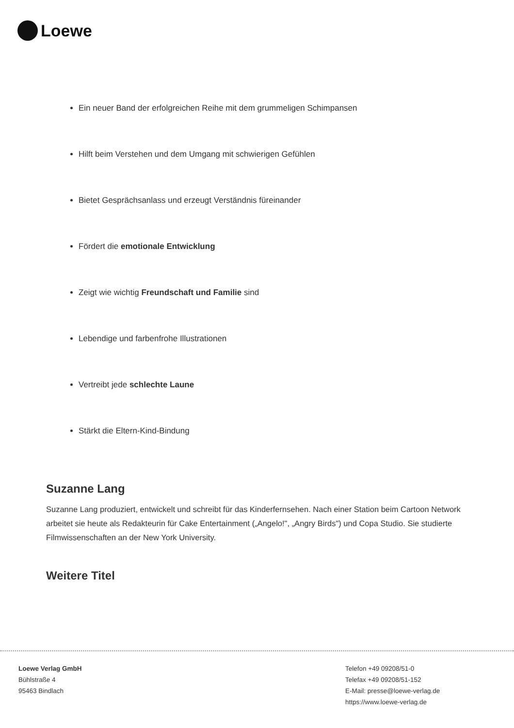Loewe
Ein neuer Band der erfolgreichen Reihe mit dem grummeligen Schimpansen
Hilft beim Verstehen und dem Umgang mit schwierigen Gefühlen
Bietet Gesprächsanlass und erzeugt Verständnis füreinander
Fördert die emotionale Entwicklung
Zeigt wie wichtig Freundschaft und Familie sind
Lebendige und farbenfrohe Illustrationen
Vertreibt jede schlechte Laune
Stärkt die Eltern-Kind-Bindung
Suzanne Lang
Suzanne Lang produziert, entwickelt und schreibt für das Kinderfernsehen. Nach einer Station beim Cartoon Network arbeitet sie heute als Redakteurin für Cake Entertainment („Angelo!", „Angry Birds") und Copa Studio. Sie studierte Filmwissenschaften an der New York University.
Weitere Titel
Loewe Verlag GmbH
Bühlstraße 4
95463 Bindlach
Telefon +49 09208/51-0
Telefax +49 09208/51-152
E-Mail: presse@loewe-verlag.de
https://www.loewe-verlag.de